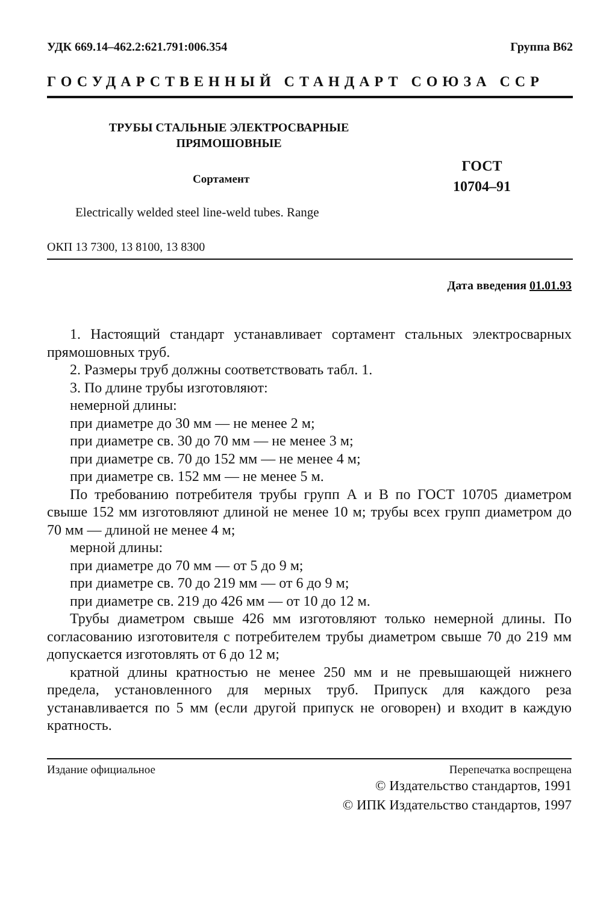УДК 669.14–462.2:621.791:006.354 Группа В62
ГОСУДАРСТВЕННЫЙ СТАНДАРТ СОЮЗА ССР
ТРУБЫ СТАЛЬНЫЕ ЭЛЕКТРОСВАРНЫЕ
ПРЯМОШОВНЫЕ
ГОСТ
10704–91
Сортамент
Electrically welded steel line-weld tubes. Range
ОКП 13 7300, 13 8100, 13 8300
Дата введения 01.01.93
1. Настоящий стандарт устанавливает сортамент стальных электросварных прямошовных труб.
2. Размеры труб должны соответствовать табл. 1.
3. По длине трубы изготовляют:
немерной длины:
при диаметре до 30 мм — не менее 2 м;
при диаметре св. 30 до 70 мм — не менее 3 м;
при диаметре св. 70 до 152 мм — не менее 4 м;
при диаметре св. 152 мм — не менее 5 м.
По требованию потребителя трубы групп А и В по ГОСТ 10705 диаметром свыше 152 мм изготовляют длиной не менее 10 м; трубы всех групп диаметром до 70 мм — длиной не менее 4 м;
мерной длины:
при диаметре до 70 мм — от 5 до 9 м;
при диаметре св. 70 до 219 мм — от 6 до 9 м;
при диаметре св. 219 до 426 мм — от 10 до 12 м.
Трубы диаметром свыше 426 мм изготовляют только немерной длины. По согласованию изготовителя с потребителем трубы диаметром свыше 70 до 219 мм допускается изготовлять от 6 до 12 м;
кратной длины кратностью не менее 250 мм и не превышающей нижнего предела, установленного для мерных труб. Припуск для каждого реза устанавливается по 5 мм (если другой припуск не оговорен) и входит в каждую кратность.
Издание официальное Перепечатка воспрещена
© Издательство стандартов, 1991
© ИПК Издательство стандартов, 1997